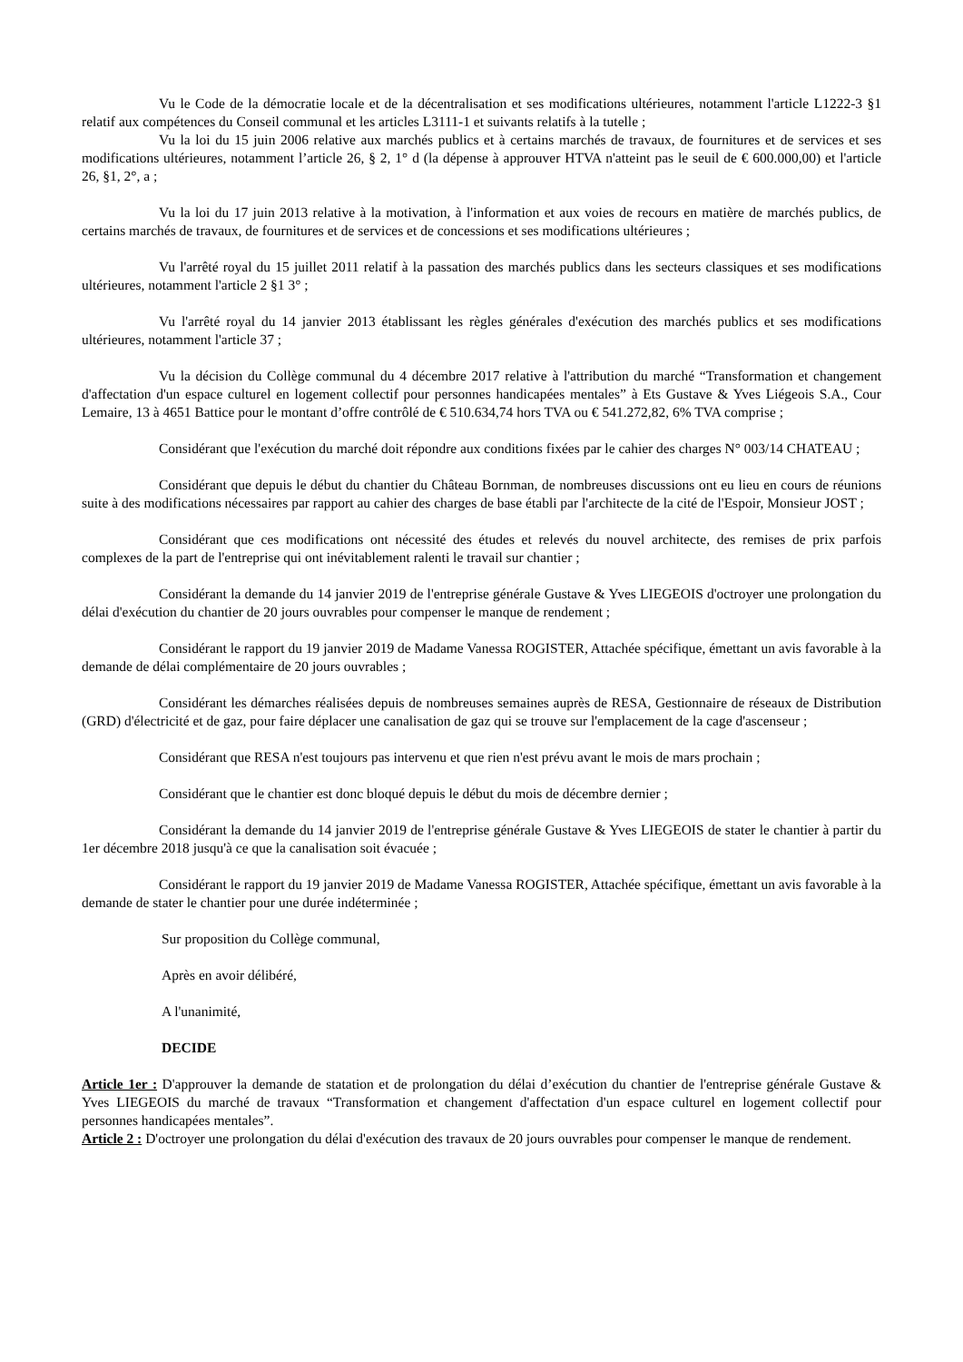Vu le Code de la démocratie locale et de la décentralisation et ses modifications ultérieures, notamment l'article L1222-3 §1 relatif aux compétences du Conseil communal et les articles L3111-1 et suivants relatifs à la tutelle ;
Vu la loi du 15 juin 2006 relative aux marchés publics et à certains marchés de travaux, de fournitures et de services et ses modifications ultérieures, notamment l’article 26, § 2, 1° d (la dépense à approuver HTVA n'atteint pas le seuil de € 600.000,00) et l'article 26, §1, 2°, a ;
Vu la loi du 17 juin 2013 relative à la motivation, à l'information et aux voies de recours en matière de marchés publics, de certains marchés de travaux, de fournitures et de services et de concessions et ses modifications ultérieures ;
Vu l'arrêté royal du 15 juillet 2011 relatif à la passation des marchés publics dans les secteurs classiques et ses modifications ultérieures, notamment l'article 2 §1 3° ;
Vu l'arrêté royal du 14 janvier 2013 établissant les règles générales d'exécution des marchés publics et ses modifications ultérieures, notamment l'article 37 ;
Vu la décision du Collège communal du 4 décembre 2017 relative à l'attribution du marché “Transformation et changement d'affectation d'un espace culturel en logement collectif pour personnes handicapées mentales” à Ets Gustave & Yves Liégeois S.A., Cour Lemaire, 13 à 4651 Battice pour le montant d’offre contrôlé de € 510.634,74 hors TVA ou € 541.272,82, 6% TVA comprise ;
Considérant que l'exécution du marché doit répondre aux conditions fixées par le cahier des charges N° 003/14 CHATEAU ;
Considérant que depuis le début du chantier du Château Bornman, de nombreuses discussions ont eu lieu en cours de réunions suite à des modifications nécessaires par rapport au cahier des charges de base établi par l'architecte de la cité de l'Espoir, Monsieur JOST ;
Considérant que ces modifications ont nécessité des études et relevés du nouvel architecte, des remises de prix parfois complexes de la part de l'entreprise qui ont inévitablement ralenti le travail sur chantier ;
Considérant la demande du 14 janvier 2019 de l'entreprise générale Gustave & Yves LIEGEOIS d'octroyer une prolongation du délai d'exécution du chantier de 20 jours ouvrables pour compenser le manque de rendement ;
Considérant le rapport du 19 janvier 2019 de Madame Vanessa ROGISTER, Attachée spécifique, émettant un avis favorable à la demande de délai complémentaire de 20 jours ouvrables ;
Considérant les démarches réalisées depuis de nombreuses semaines auprès de RESA, Gestionnaire de réseaux de Distribution (GRD) d'électricité et de gaz, pour faire déplacer une canalisation de gaz qui se trouve sur l'emplacement de la cage d'ascenseur ;
Considérant que RESA n'est toujours pas intervenu et que rien n'est prévu avant le mois de mars prochain ;
Considérant que le chantier est donc bloqué depuis le début du mois de décembre dernier ;
Considérant la demande du 14 janvier 2019 de l'entreprise générale Gustave & Yves LIEGEOIS de stater le chantier à partir du 1er décembre 2018 jusqu'à ce que la canalisation soit évacuée ;
Considérant le rapport du 19 janvier 2019 de Madame Vanessa ROGISTER, Attachée spécifique, émettant un avis favorable à la demande de stater le chantier pour une durée indéterminée ;
Sur proposition du Collège communal,
Après en avoir délibéré,
A l'unanimité,
DECIDE
Article 1er : D'approuver la demande de statation et de prolongation du délai d’exécution du chantier de l'entreprise générale Gustave & Yves LIEGEOIS du marché de travaux “Transformation et changement d'affectation d'un espace culturel en logement collectif pour personnes handicapées mentales”.
Article 2 : D'octroyer une prolongation du délai d'exécution des travaux de 20 jours ouvrables pour compenser le manque de rendement.